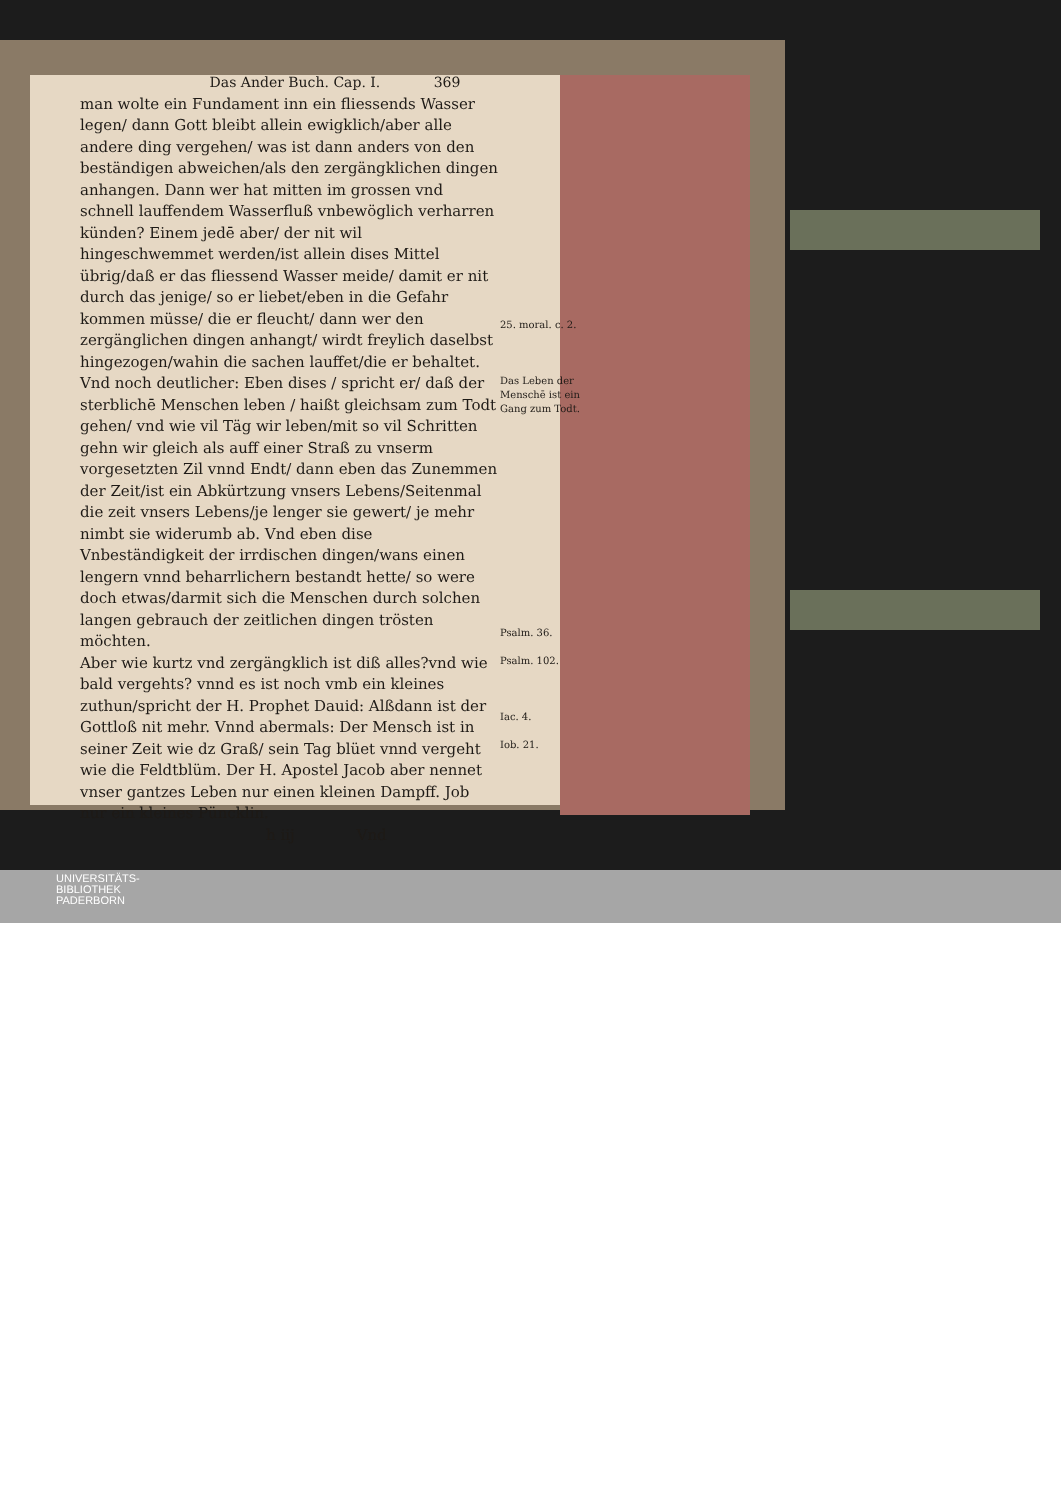Das Ander Buch. Cap. I. 369
man wolte ein Fundament inn ein fliessends Wasser legen/ dann Gott bleibt allein ewigklich/aber alle andere ding vergehen/ was ist dann anders von den beständigen abweichen/als den zergängklichen dingen anhangen. Dann wer hat mitten im grossen vnd schnell lauffendem Wasserfluß vnbewöglich verharren künden? Einem jedē aber/ der nit wil hingeschwemmet werden/ist allein dises Mittel übrig/daß er das fliessend Wasser meide/ damit er nit durch das jenige/ so er liebet/eben in die Gefahr kommen müsse/ die er fleucht/ dann wer den zergänglichen dingen anhangt/ wirdt freylich daselbst hingezogen/wahin die sachen lauffet/die er behaltet.
Vnd noch deutlicher: Eben dises / spricht er/ daß der sterblichē Menschen leben / haißt gleichsam zum Todt gehen/ vnd wie vil Täg wir leben/mit so vil Schritten gehn wir gleich als auff einer Straß zu vnserm vorgesetzten Zil vnnd Endt/ dann eben das Zunemmen der Zeit/ist ein Abkürtzung vnsers Lebens/Seitenmal die zeit vnsers Lebens/je lenger sie gewert/ je mehr nimbt sie widerumb ab. Vnd eben dise Vnbeständigkeit der irrdischen dingen/wans einen lengern vnnd beharrlichern bestandt hette/ so were doch etwas/darmit sich die Menschen durch solchen langen gebrauch der zeitlichen dingen trösten möchten.
Aber wie kurtz vnd zergängklich ist diß alles?vnd wie bald vergehts? vnnd es ist noch vmb ein kleines zuthun/spricht der H. Prophet Dauid: Alßdann ist der Gottloß nit mehr. Vnnd abermals: Der Mensch ist in seiner Zeit wie dz Graß/ sein Tag blüet vnnd vergeht wie die Feldtblüm. Der H. Apostel Jacob aber nennet vnser gantzes Leben nur einen kleinen Dampff. Job nur ein kleines Püncklin.
h iij Vnd
25. moral. c. 2.
Das Leben der Menschē ist ein Gang zum Todt.
Psalm. 36.
Psalm. 102.
Iac. 4.
Iob. 21.
UNIVERSITÄTS-
BIBLIOTHEK
PADERBORN